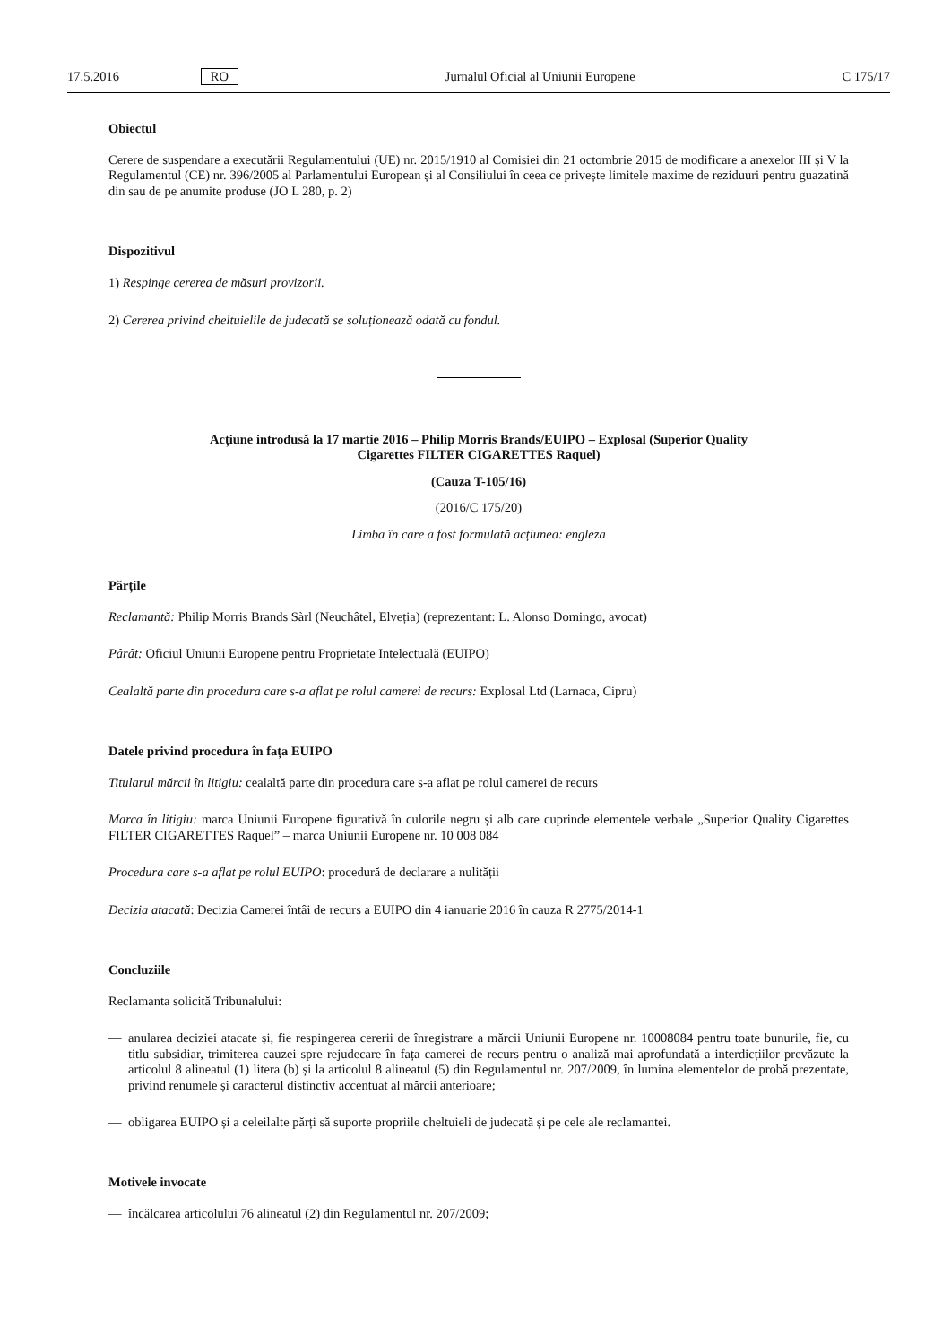17.5.2016 RO Jurnalul Oficial al Uniunii Europene C 175/17
Obiectul
Cerere de suspendare a executării Regulamentului (UE) nr. 2015/1910 al Comisiei din 21 octombrie 2015 de modificare a anexelor III și V la Regulamentul (CE) nr. 396/2005 al Parlamentului European și al Consiliului în ceea ce privește limitele maxime de reziduuri pentru guazatină din sau de pe anumite produse (JO L 280, p. 2)
Dispozitivul
1) Respinge cererea de măsuri provizorii.
2) Cererea privind cheltuielile de judecată se soluționează odată cu fondul.
Acțiune introdusă la 17 martie 2016 – Philip Morris Brands/EUIPO – Explosal (Superior Quality
Cigarettes FILTER CIGARETTES Raquel)
(Cauza T-105/16)
(2016/C 175/20)
Limba în care a fost formulată acțiunea: engleza
Părțile
Reclamantă: Philip Morris Brands Sàrl (Neuchâtel, Elveția) (reprezentant: L. Alonso Domingo, avocat)
Pârât: Oficiul Uniunii Europene pentru Proprietate Intelectuală (EUIPO)
Cealaltă parte din procedura care s-a aflat pe rolul camerei de recurs: Explosal Ltd (Larnaca, Cipru)
Datele privind procedura în fața EUIPO
Titularul mărcii în litigiu: cealaltă parte din procedura care s-a aflat pe rolul camerei de recurs
Marca în litigiu: marca Uniunii Europene figurativă în culorile negru și alb care cuprinde elementele verbale „Superior Quality Cigarettes FILTER CIGARETTES Raquel” – marca Uniunii Europene nr. 10 008 084
Procedura care s-a aflat pe rolul EUIPO: procedură de declarare a nulității
Decizia atacată: Decizia Camerei întâi de recurs a EUIPO din 4 ianuarie 2016 în cauza R 2775/2014-1
Concluziile
Reclamanta solicită Tribunalului:
—
anularea deciziei atacate și, fie respingerea cererii de înregistrare a mărcii Uniunii Europene nr. 10008084 pentru toate bunurile, fie, cu titlu subsidiar, trimiterea cauzei spre rejudecare în fața camerei de recurs pentru o analiză mai aprofundată a interdicțiilor prevăzute la articolul 8 alineatul (1) litera (b) și la articolul 8 alineatul (5) din Regulamentul nr. 207/2009, în lumina elementelor de probă prezentate, privind renumele și caracterul distinctiv accentuat al mărcii anterioare;
—
obligarea EUIPO și a celeilalte părți să suporte propriile cheltuieli de judecată și pe cele ale reclamantei.
Motivele invocate
—
încălcarea articolului 76 alineatul (2) din Regulamentul nr. 207/2009;